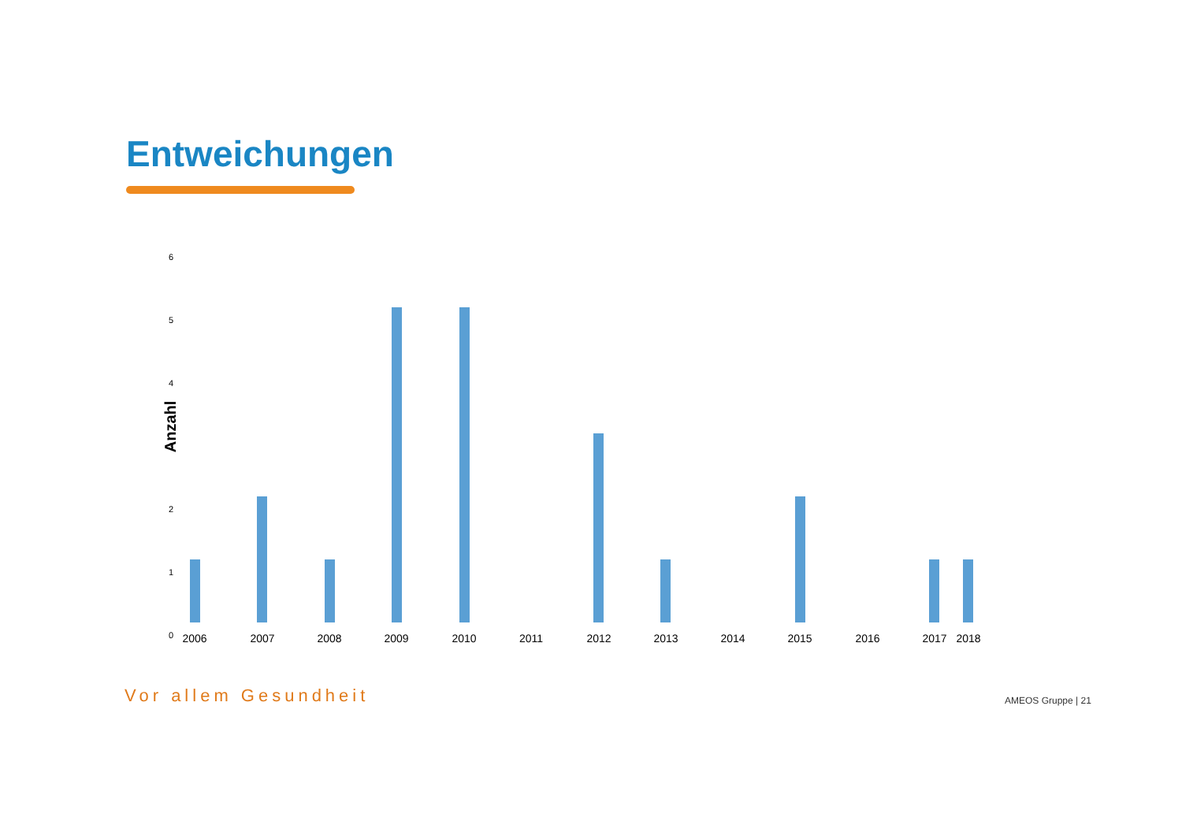Entweichungen
Anzahl
6
5
4
3
2
1
0 2006 2007 2008 2009 2010 2011 2012 2013 2014 2015 2016 2017 2018
Vor allem Gesundheit AMEOS Gruppe | 21